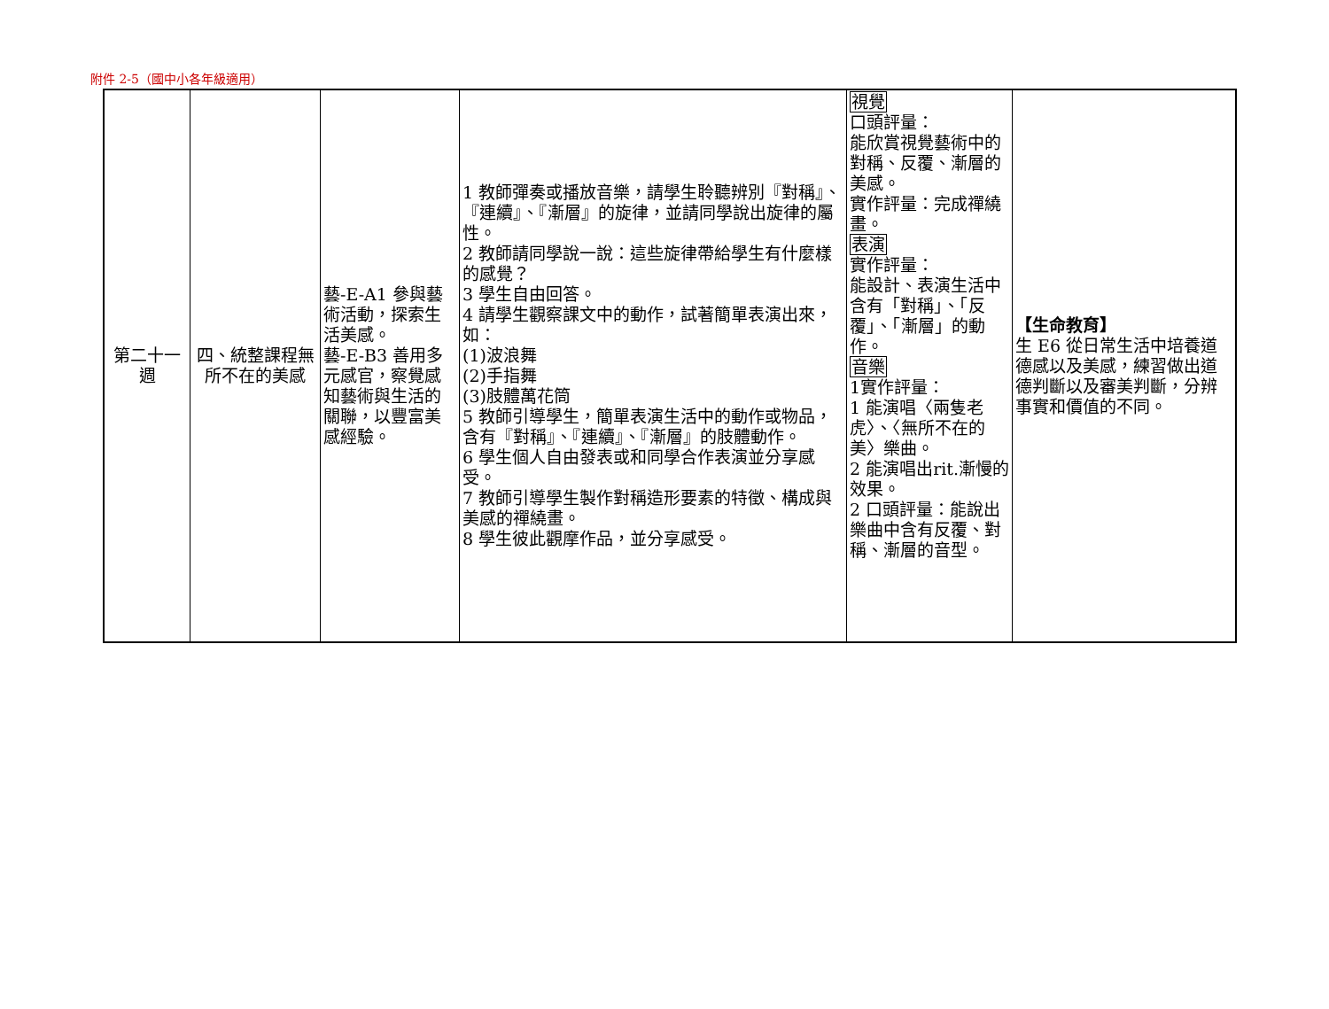附件 2-5（國中小各年級適用）
| 第二十一週 | 四、統整課程無所不在的美感 | 藝-E-A1 參與藝術活動，探索生活美感。 藝-E-B3 善用多元感官，察覺感知藝術與生活的關聯，以豐富美感經驗。 | 1 教師彈奏或播放音樂，請學生聆聽辨別『對稱』、『連續』、『漸層』的旋律，並請同學說出旋律的屬性。 2 教師請同學說一說：這些旋律帶給學生有什麼樣的感覺？ 3 學生自由回答。 4 請學生觀察課文中的動作，試著簡單表演出來，如： (1)波浪舞 (2)手指舞 (3)肢體萬花筒 5 教師引導學生，簡單表演生活中的動作或物品，含有『對稱』、『連續』、『漸層』的肢體動作。 6 學生個人自由發表或和同學合作表演並分享感受。 7 教師引導學生製作對稱造形要素的特徵、構成與美感的禪繞畫。 8 學生彼此觀摩作品，並分享感受。 | 視覺 口頭評量： 能欣賞視覺藝術中的對稱、反覆、漸層的美感。 實作評量：完成禪繞畫。 表演 實作評量： 能設計、表演生活中含有「對稱」、「反覆」、「漸層」的動作。 音樂 1實作評量： 1 能演唱〈兩隻老虎〉、〈無所不在的美〉樂曲。 2 能演唱出rit.漸慢的效果。 2 口頭評量：能說出樂曲中含有反覆、對稱、漸層的音型。 | 【生命教育】 生 E6 從日常生活中培養道德感以及美感，練習做出道德判斷以及審美判斷，分辨事實和價值的不同。 |